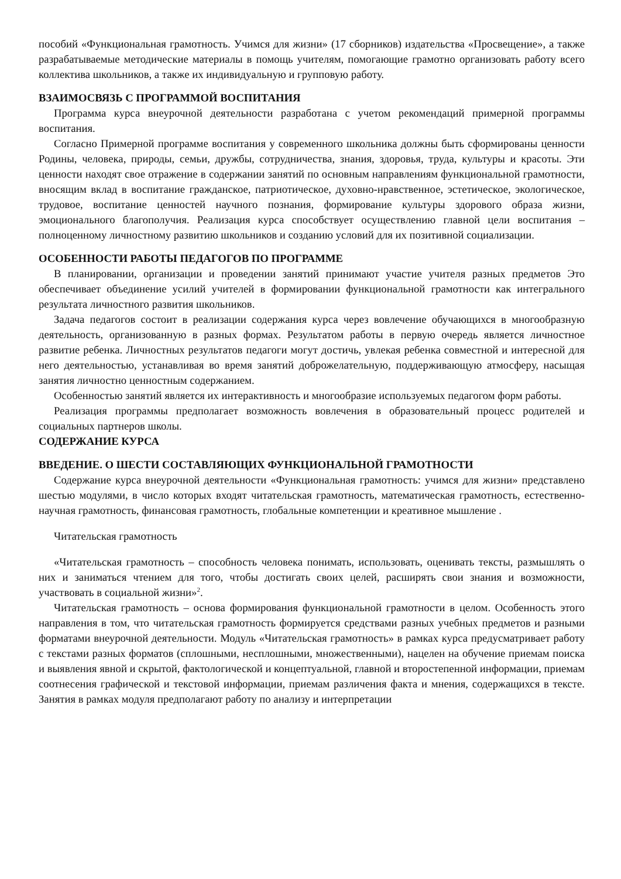пособий «Функциональная грамотность. Учимся для жизни» (17 сборников) издательства «Просвещение», а также разрабатываемые методические материалы в помощь учителям, помогающие грамотно организовать работу всего коллектива школьников, а также их индивидуальную и групповую работу.
ВЗАИМОСВЯЗЬ С ПРОГРАММОЙ ВОСПИТАНИЯ
Программа курса внеурочной деятельности разработана с учетом рекомендаций примерной программы воспитания.
Согласно Примерной программе воспитания у современного школьника должны быть сформированы ценности Родины, человека, природы, семьи, дружбы, сотрудничества, знания, здоровья, труда, культуры и красоты. Эти ценности находят свое отражение в содержании занятий по основным направлениям функциональной грамотности, вносящим вклад в воспитание гражданское, патриотическое, духовно-нравственное, эстетическое, экологическое, трудовое, воспитание ценностей научного познания, формирование культуры здорового образа жизни, эмоционального благополучия. Реализация курса способствует осуществлению главной цели воспитания – полноценному личностному развитию школьников и созданию условий для их позитивной социализации.
ОСОБЕННОСТИ РАБОТЫ ПЕДАГОГОВ ПО ПРОГРАММЕ
В планировании, организации и проведении занятий принимают участие учителя разных предметов Это обеспечивает объединение усилий учителей в формировании функциональной грамотности как интегрального результата личностного развития школьников.
Задача педагогов состоит в реализации содержания курса через вовлечение обучающихся в многообразную деятельность, организованную в разных формах. Результатом работы в первую очередь является личностное развитие ребенка. Личностных результатов педагоги могут достичь, увлекая ребенка совместной и интересной для него деятельностью, устанавливая во время занятий доброжелательную, поддерживающую атмосферу, насыщая занятия личностно ценностным содержанием.
Особенностью занятий является их интерактивность и многообразие используемых педагогом форм работы.
Реализация программы предполагает возможность вовлечения в образовательный процесс родителей и социальных партнеров школы.
СОДЕРЖАНИЕ КУРСА
ВВЕДЕНИЕ. О ШЕСТИ СОСТАВЛЯЮЩИХ ФУНКЦИОНАЛЬНОЙ ГРАМОТНОСТИ
Содержание курса внеурочной деятельности «Функциональная грамотность: учимся для жизни» представлено шестью модулями, в число которых входят читательская грамотность, математическая грамотность, естественно-научная грамотность, финансовая грамотность, глобальные компетенции и креативное мышление .
Читательская грамотность
«Читательская грамотность – способность человека понимать, использовать, оценивать тексты, размышлять о них и заниматься чтением для того, чтобы достигать своих целей, расширять свои знания и возможности, участвовать в социальной жизни»<sup>2</sup>.
Читательская грамотность – основа формирования функциональной грамотности в целом. Особенность этого направления в том, что читательская грамотность формируется средствами разных учебных предметов и разными форматами внеурочной деятельности. Модуль «Читательская грамотность» в рамках курса предусматривает работу с текстами разных форматов (сплошными, несплошными, множественными), нацелен на обучение приемам поиска и выявления явной и скрытой, фактологической и концептуальной, главной и второстепенной информации, приемам соотнесения графической и текстовой информации, приемам различения факта и мнения, содержащихся в тексте. Занятия в рамках модуля предполагают работу по анализу и интерпретации